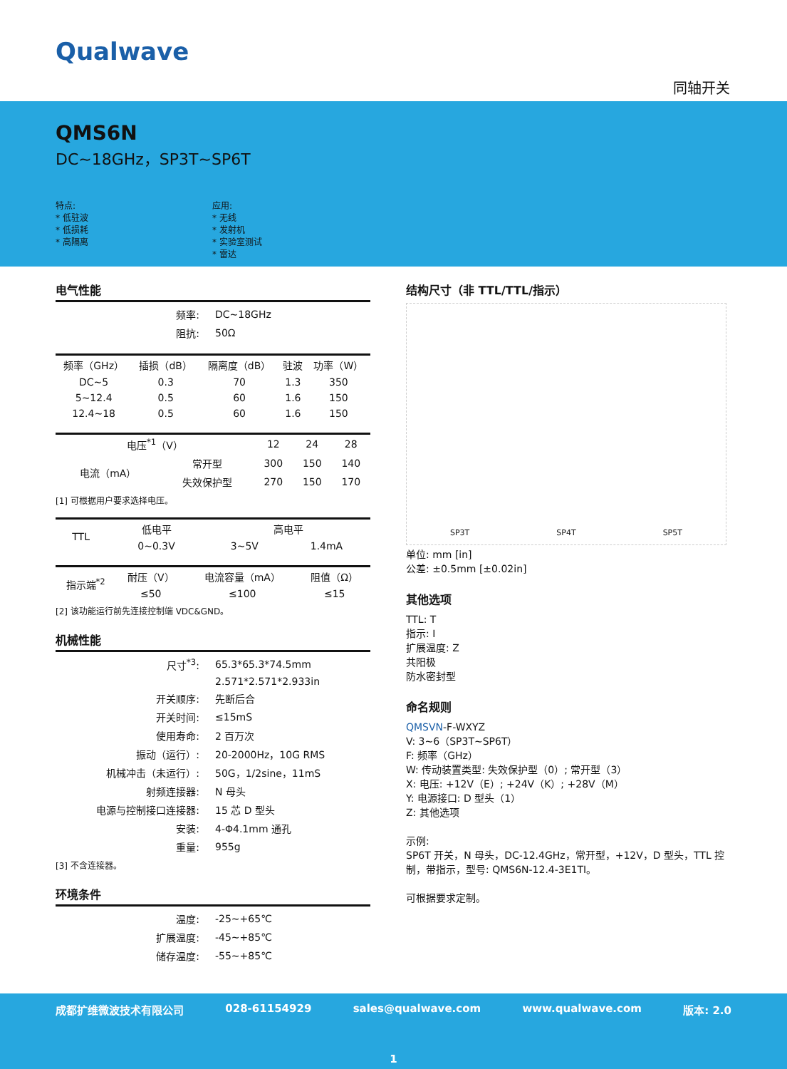Qualwave
同轴开关
QMS6N
DC~18GHz，SP3T~SP6T
特点:
* 低驻波
* 低损耗
* 高隔离
应用:
* 无线
* 发射机
* 实验室测试
* 雷达
电气性能
| 频率: | DC~18GHz |
| 阻抗: | 50Ω |
| 频率（GHz） | 插损（dB） | 隔离度（dB） | 驻波 | 功率（W） |
| --- | --- | --- | --- | --- |
| DC~5 | 0.3 | 70 | 1.3 | 350 |
| 5~12.4 | 0.5 | 60 | 1.6 | 150 |
| 12.4~18 | 0.5 | 60 | 1.6 | 150 |
| 电压<sup>*1</sup>（V） | | 12 | 24 | 28 |
| 电流（mA） | 常开型 | 300 | 150 | 140 |
| | 失效保护型 | 270 | 150 | 170 |
[1] 可根据用户要求选择电压。
| TTL | 低电平 | 高电平 | |
| | 0~0.3V | 3~5V | 1.4mA |
| 指示端<sup>*2</sup> | 耐压（V） | 电流容量（mA） | 阻值（Ω） |
| | ≤50 | ≤100 | ≤15 |
[2] 该功能运行前先连接控制端 VDC&GND。
机械性能
| 尺寸<sup>*3</sup>: | 65.3*65.3*74.5mm |
| | 2.571*2.571*2.933in |
| 开关顺序: | 先断后合 |
| 开关时间: | ≤15mS |
| 使用寿命: | 2 百万次 |
| 振动（运行）: | 20-2000Hz，10G RMS |
| 机械冲击（未运行）: | 50G，1/2sine，11mS |
| 射频连接器: | N 母头 |
| 电源与控制接口连接器: | 15 芯 D 型头 |
| 安装: | 4-Φ4.1mm 通孔 |
| 重量: | 955g |
[3] 不含连接器。
环境条件
| 温度: | -25~+65℃ |
| 扩展温度: | -45~+85℃ |
| 储存温度: | -55~+85℃ |
结构尺寸（非 TTL/TTL/指示）
SP3T SP4T SP5T
单位: mm [in]
公差: ±0.5mm [±0.02in]
其他选项
TTL: T
指示: I
扩展温度: Z
共阳极
防水密封型
命名规则
QMSVN-F-WXYZ
V: 3~6（SP3T~SP6T）
F: 频率（GHz）
W: 传动装置类型: 失效保护型（0）; 常开型（3）
X: 电压: +12V（E）; +24V（K）; +28V（M）
Y: 电源接口: D 型头（1）
Z: 其他选项
示例:
SP6T 开关，N 母头，DC-12.4GHz，常开型，+12V，D 型头，TTL 控制，带指示，型号: QMS6N-12.4-3E1TI。
可根据要求定制。
成都扩维微波技术有限公司 028-61154929 sales@qualwave.com www.qualwave.com 版本: 2.0
1